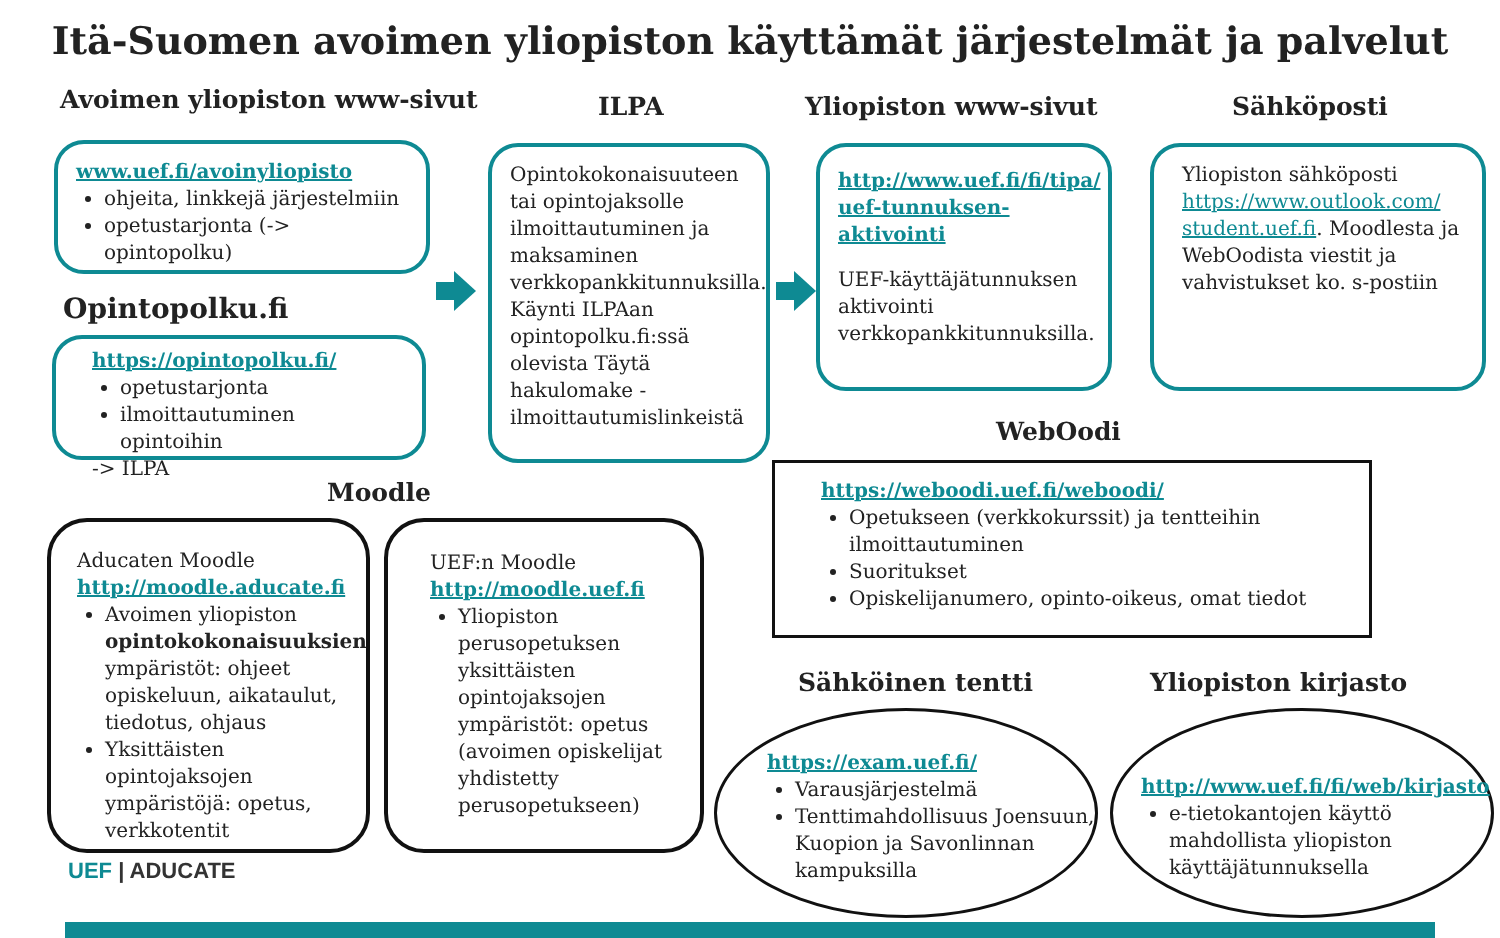Itä-Suomen avoimen yliopiston käyttämät järjestelmät ja palvelut
Avoimen yliopiston www-sivut ILPA Yliopiston www-sivut Sähköposti
www.uef.fi/avoinyliopisto
ohjeita, linkkejä järjestelmiin
opetustarjonta (-> opintopolku)
Opintopolku.fi
https://opintopolku.fi/
opetustarjonta
ilmoittautuminen opintoihin
-> ILPA
Opintokokonaisuuteen tai opintojaksolle ilmoittautuminen ja maksaminen verkkopankkitunnuksilla. Käynti ILPAan opintopolku.fi:ssä olevista Täytä hakulomake -ilmoittautumislinkeistä
http://www.uef.fi/fi/tipa/ uef-tunnuksen-aktivointi
UEF-käyttäjätunnuksen aktivointi verkkopankkitunnuksilla.
Yliopiston sähköposti https://www.outlook.com/ student.uef.fi. Moodlesta ja WebOodista viestit ja vahvistukset ko. s-postiin
WebOodi
https://weboodi.uef.fi/weboodi/
Opetukseen (verkkokurssit) ja tentteihin ilmoittautuminen
Suoritukset
Opiskelijanumero, opinto-oikeus, omat tiedot
Moodle
Aducaten Moodle
http://moodle.aducate.fi
Avoimen yliopiston opintokokonaisuuksien ympäristöt: ohjeet opiskeluun, aikataulut, tiedotus, ohjaus
Yksittäisten opintojaksojen ympäristöjä: opetus, verkkotentit
UEF:n Moodle
http://moodle.uef.fi
Yliopiston perusopetuksen yksittäisten opintojaksojen ympäristöt: opetus (avoimen opiskelijat yhdistetty perusopetukseen)
UEF | ADUCATE
Sähköinen tentti Yliopiston kirjasto
https://exam.uef.fi/
Varausjärjestelmä
Tenttimahdollisuus Joensuun, Kuopion ja Savonlinnan kampuksilla
http://www.uef.fi/fi/web/kirjasto
e-tietokantojen käyttö mahdollista yliopiston käyttäjätunnuksella